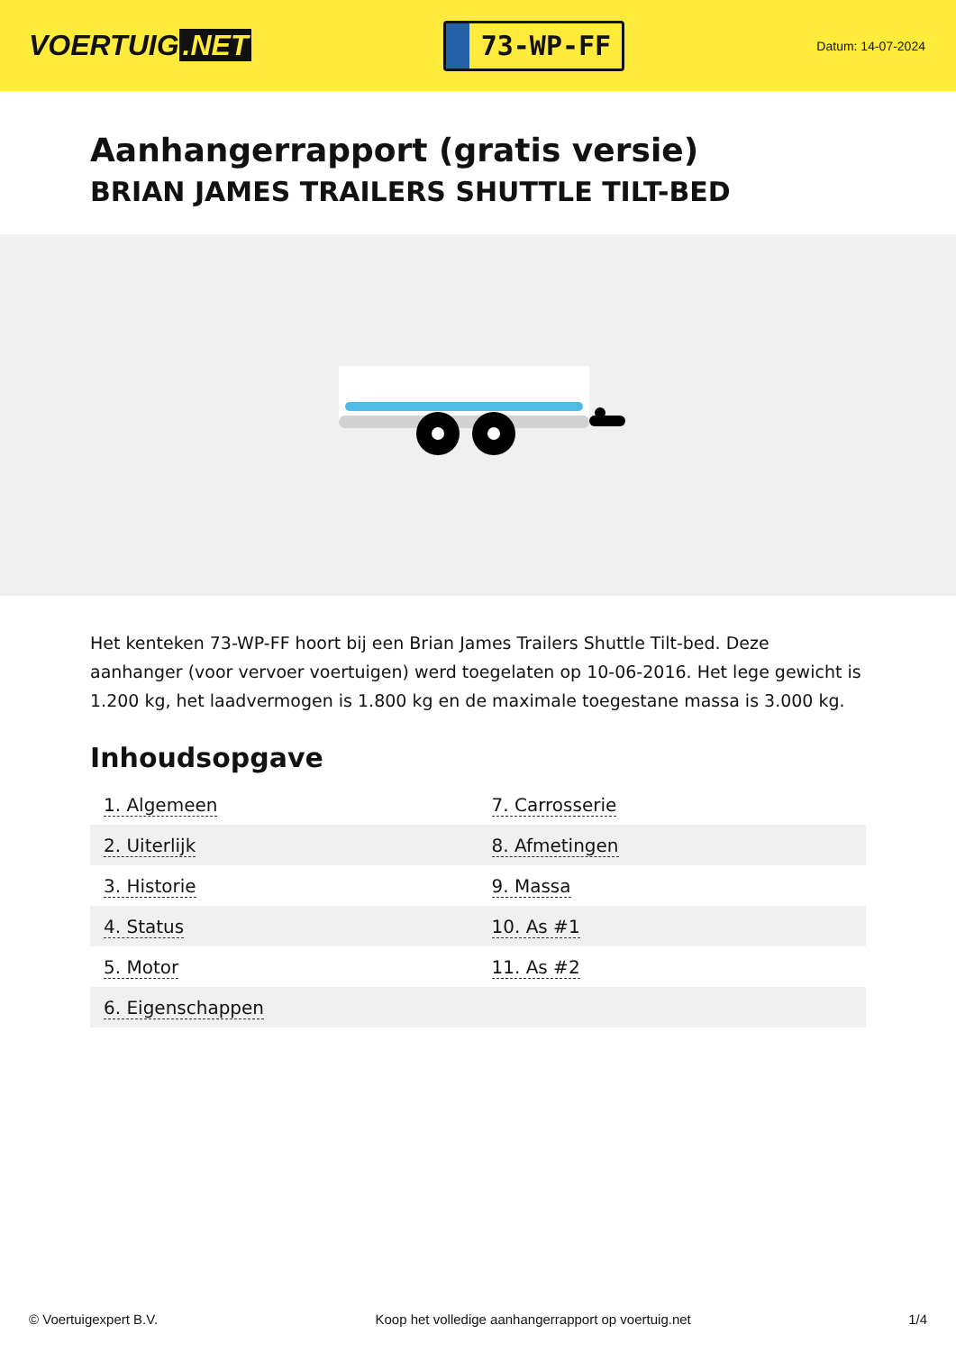VOERTUIG.NET
73-WP-FF
Datum: 14-07-2024
Aanhangerrapport (gratis versie)
BRIAN JAMES TRAILERS SHUTTLE TILT-BED
Het kenteken 73-WP-FF hoort bij een Brian James Trailers Shuttle Tilt-bed. Deze aanhanger (voor vervoer voertuigen) werd toegelaten op 10-06-2016. Het lege gewicht is 1.200 kg, het laadvermogen is 1.800 kg en de maximale toegestane massa is 3.000 kg.
Inhoudsopgave
| 1. Algemeen | 7. Carrosserie |
| 2. Uiterlijk | 8. Afmetingen |
| 3. Historie | 9. Massa |
| 4. Status | 10. As #1 |
| 5. Motor | 11. As #2 |
| 6. Eigenschappen | |
© Voertuigexpert B.V. Koop het volledige aanhangerrapport op voertuig.net 1/4